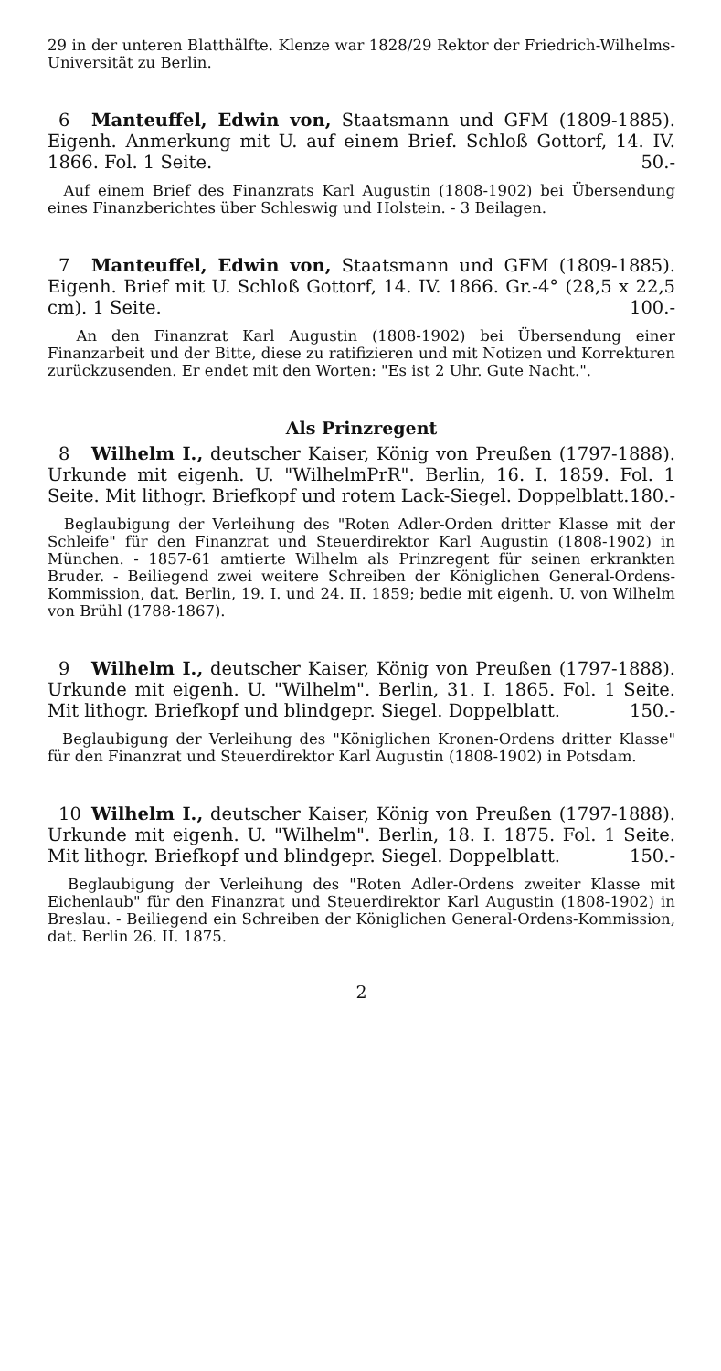29 in der unteren Blatthälfte. Klenze war 1828/29 Rektor der Friedrich-Wilhelms-Universität zu Berlin.
6 Manteuffel, Edwin von, Staatsmann und GFM (1809-1885). Eigenh. Anmerkung mit U. auf einem Brief. Schloß Gottorf, 14. IV. 1866. Fol. 1 Seite. 50.-
Auf einem Brief des Finanzrats Karl Augustin (1808-1902) bei Übersendung eines Finanzberichtes über Schleswig und Holstein. - 3 Beilagen.
7 Manteuffel, Edwin von, Staatsmann und GFM (1809-1885). Eigenh. Brief mit U. Schloß Gottorf, 14. IV. 1866. Gr.-4° (28,5 x 22,5 cm). 1 Seite. 100.-
An den Finanzrat Karl Augustin (1808-1902) bei Übersendung einer Finanzarbeit und der Bitte, diese zu ratifizieren und mit Notizen und Korrekturen zurückzusenden. Er endet mit den Worten: "Es ist 2 Uhr. Gute Nacht.".
Als Prinzregent
8 Wilhelm I., deutscher Kaiser, König von Preußen (1797-1888). Urkunde mit eigenh. U. "WilhelmPrR". Berlin, 16. I. 1859. Fol. 1 Seite. Mit lithogr. Briefkopf und rotem Lack-Siegel. Doppelblatt. 180.-
Beglaubigung der Verleihung des "Roten Adler-Orden dritter Klasse mit der Schleife" für den Finanzrat und Steuerdirektor Karl Augustin (1808-1902) in München. - 1857-61 amtierte Wilhelm als Prinzregent für seinen erkrankten Bruder. - Beiliegend zwei weitere Schreiben der Königlichen General-Ordens-Kommission, dat. Berlin, 19. I. und 24. II. 1859; bedie mit eigenh. U. von Wilhelm von Brühl (1788-1867).
9 Wilhelm I., deutscher Kaiser, König von Preußen (1797-1888). Urkunde mit eigenh. U. "Wilhelm". Berlin, 31. I. 1865. Fol. 1 Seite. Mit lithogr. Briefkopf und blindgepr. Siegel. Doppelblatt. 150.-
Beglaubigung der Verleihung des "Königlichen Kronen-Ordens dritter Klasse" für den Finanzrat und Steuerdirektor Karl Augustin (1808-1902) in Potsdam.
10 Wilhelm I., deutscher Kaiser, König von Preußen (1797-1888). Urkunde mit eigenh. U. "Wilhelm". Berlin, 18. I. 1875. Fol. 1 Seite. Mit lithogr. Briefkopf und blindgepr. Siegel. Doppelblatt. 150.-
Beglaubigung der Verleihung des "Roten Adler-Ordens zweiter Klasse mit Eichenlaub" für den Finanzrat und Steuerdirektor Karl Augustin (1808-1902) in Breslau. - Beiliegend ein Schreiben der Königlichen General-Ordens-Kommission, dat. Berlin 26. II. 1875.
2